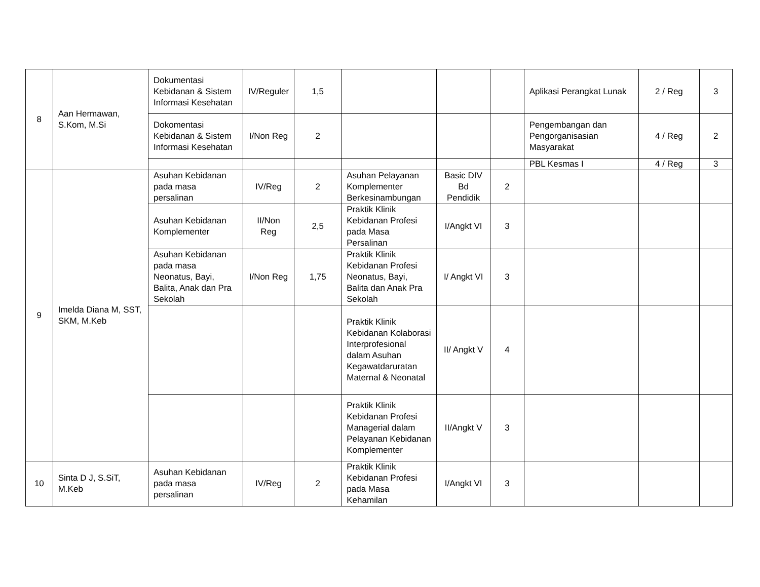| 8 | Aan Hermawan, S.Kom, M.Si | Dokumentasi Kebidanan & Sistem Informasi Kesehatan | IV/Reguler | 1,5 | | | | Aplikasi Perangkat Lunak | 2 / Reg | 3 |
| | | Dokomentasi Kebidanan & Sistem Informasi Kesehatan | I/Non Reg | 2 | | | | Pengembangan dan Pengorganisasian Masyarakat | 4 / Reg | 2 |
| | | | | | | | | PBL Kesmas I | 4 / Reg | 3 |
| 9 | Imelda Diana M, SST, SKM, M.Keb | Asuhan Kebidanan pada masa persalinan | IV/Reg | 2 | Asuhan Pelayanan Komplementer Berkesinambungan | Basic DIV Bd Pendidik | 2 | | | |
| | | Asuhan Kebidanan Komplementer | II/Non Reg | 2,5 | Praktik Klinik Kebidanan Profesi pada Masa Persalinan | I/Angkt VI | 3 | | | |
| | | Asuhan Kebidanan pada masa Neonatus, Bayi, Balita, Anak dan Pra Sekolah | I/Non Reg | 1,75 | Praktik Klinik Kebidanan Profesi Neonatus, Bayi, Balita dan Anak Pra Sekolah | I/ Angkt VI | 3 | | | |
| | | | | | Praktik Klinik Kebidanan Kolaborasi Interprofesional dalam Asuhan Kegawatdaruratan Maternal & Neonatal | II/ Angkt V | 4 | | | |
| | | | | | Praktik Klinik Kebidanan Profesi Managerial dalam Pelayanan Kebidanan Komplementer | II/Angkt V | 3 | | | |
| 10 | Sinta D J, S.SiT, M.Keb | Asuhan Kebidanan pada masa persalinan | IV/Reg | 2 | Praktik Klinik Kebidanan Profesi pada Masa Kehamilan | I/Angkt VI | 3 | | | |